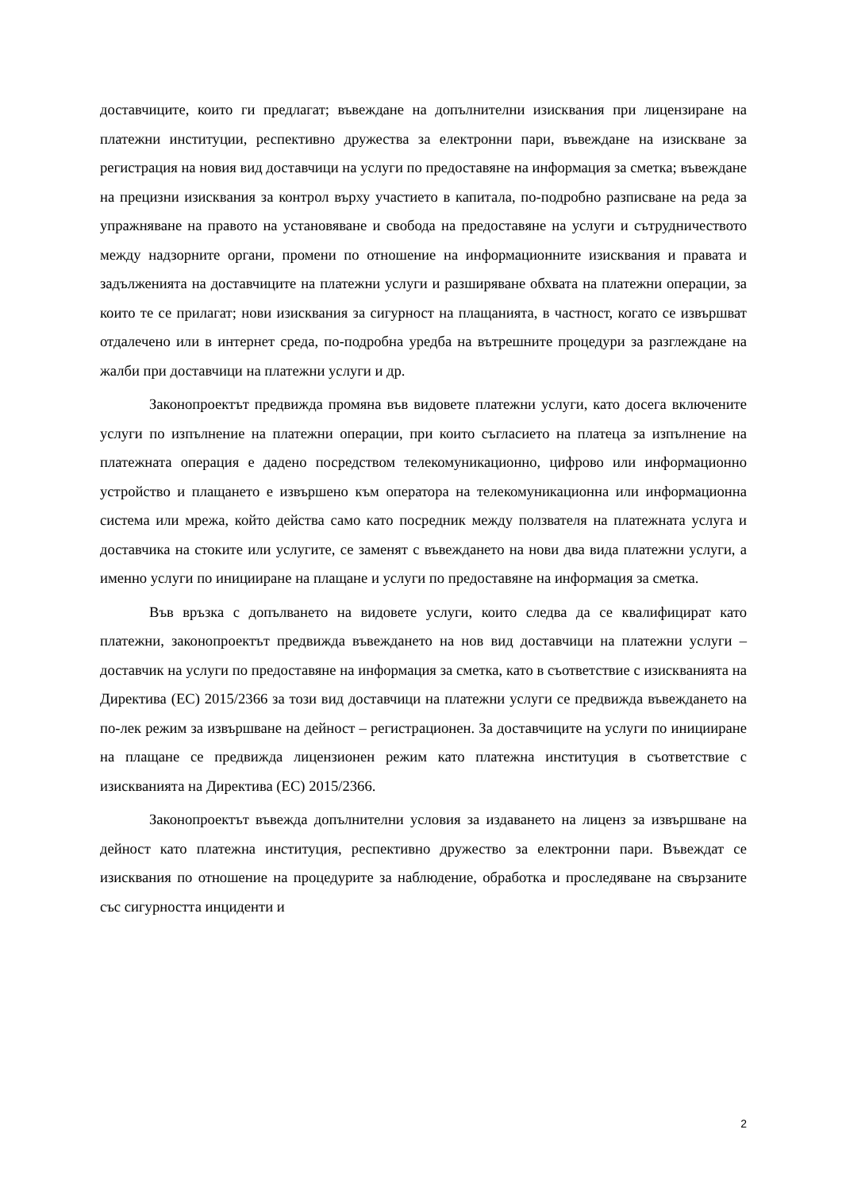доставчиците, които ги предлагат; въвеждане на допълнителни изисквания при лицензиране на платежни институции, респективно дружества за електронни пари, въвеждане на изискване за регистрация на новия вид доставчици на услуги по предоставяне на информация за сметка; въвеждане на прецизни изисквания за контрол върху участието в капитала, по-подробно разписване на реда за упражняване на правото на установяване и свобода на предоставяне на услуги и сътрудничеството между надзорните органи, промени по отношение на информационните изисквания и правата и задълженията на доставчиците на платежни услуги и разширяване обхвата на платежни операции, за които те се прилагат; нови изисквания за сигурност на плащанията, в частност, когато се извършват отдалечено или в интернет среда, по-подробна уредба на вътрешните процедури за разглеждане на жалби при доставчици на платежни услуги и др.
Законопроектът предвижда промяна във видовете платежни услуги, като досега включените услуги по изпълнение на платежни операции, при които съгласието на платеца за изпълнение на платежната операция е дадено посредством телекомуникационно, цифрово или информационно устройство и плащането е извършено към оператора на телекомуникационна или информационна система или мрежа, който действа само като посредник между ползвателя на платежната услуга и доставчика на стоките или услугите, се заменят с въвеждането на нови два вида платежни услуги, а именно услуги по иницииране на плащане и услуги по предоставяне на информация за сметка.
Във връзка с допълването на видовете услуги, които следва да се квалифицират като платежни, законопроектът предвижда въвеждането на нов вид доставчици на платежни услуги – доставчик на услуги по предоставяне на информация за сметка, като в съответствие с изискванията на Директива (ЕС) 2015/2366 за този вид доставчици на платежни услуги се предвижда въвеждането на по-лек режим за извършване на дейност – регистрационен. За доставчиците на услуги по иницииране на плащане се предвижда лицензионен режим като платежна институция в съответствие с изискванията на Директива (ЕС) 2015/2366.
Законопроектът въвежда допълнителни условия за издаването на лиценз за извършване на дейност като платежна институция, респективно дружество за електронни пари. Въвеждат се изисквания по отношение на процедурите за наблюдение, обработка и проследяване на свързаните със сигурността инциденти и
2